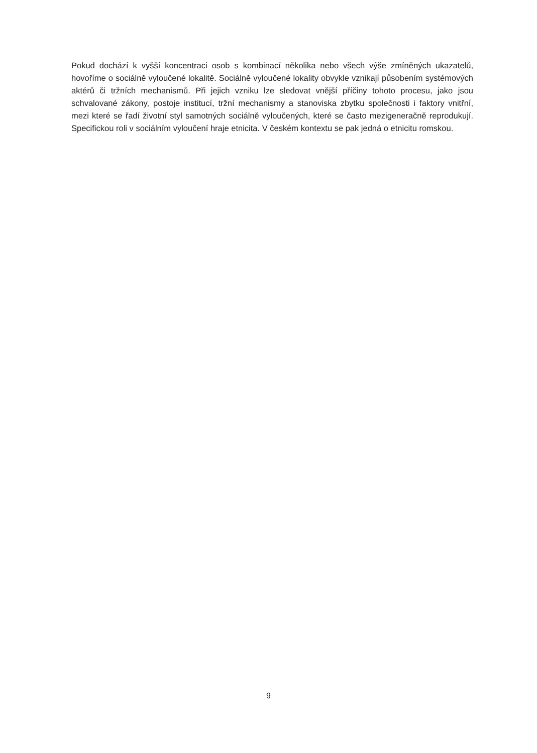Pokud dochází k vyšší koncentraci osob s kombinací několika nebo všech výše zmíněných ukazatelů, hovoříme o sociálně vyloučené lokalitě. Sociálně vyloučené lokality obvykle vznikají působením systémových aktérů či tržních mechanismů. Při jejich vzniku lze sledovat vnější příčiny tohoto procesu, jako jsou schvalované zákony, postoje institucí, tržní mechanismy a stanoviska zbytku společnosti i faktory vnitřní, mezi které se řadí životní styl samotných sociálně vyloučených, které se často mezigeneračně reprodukují. Specifickou roli v sociálním vyloučení hraje etnicita. V českém kontextu se pak jedná o etnicitu romskou.
9